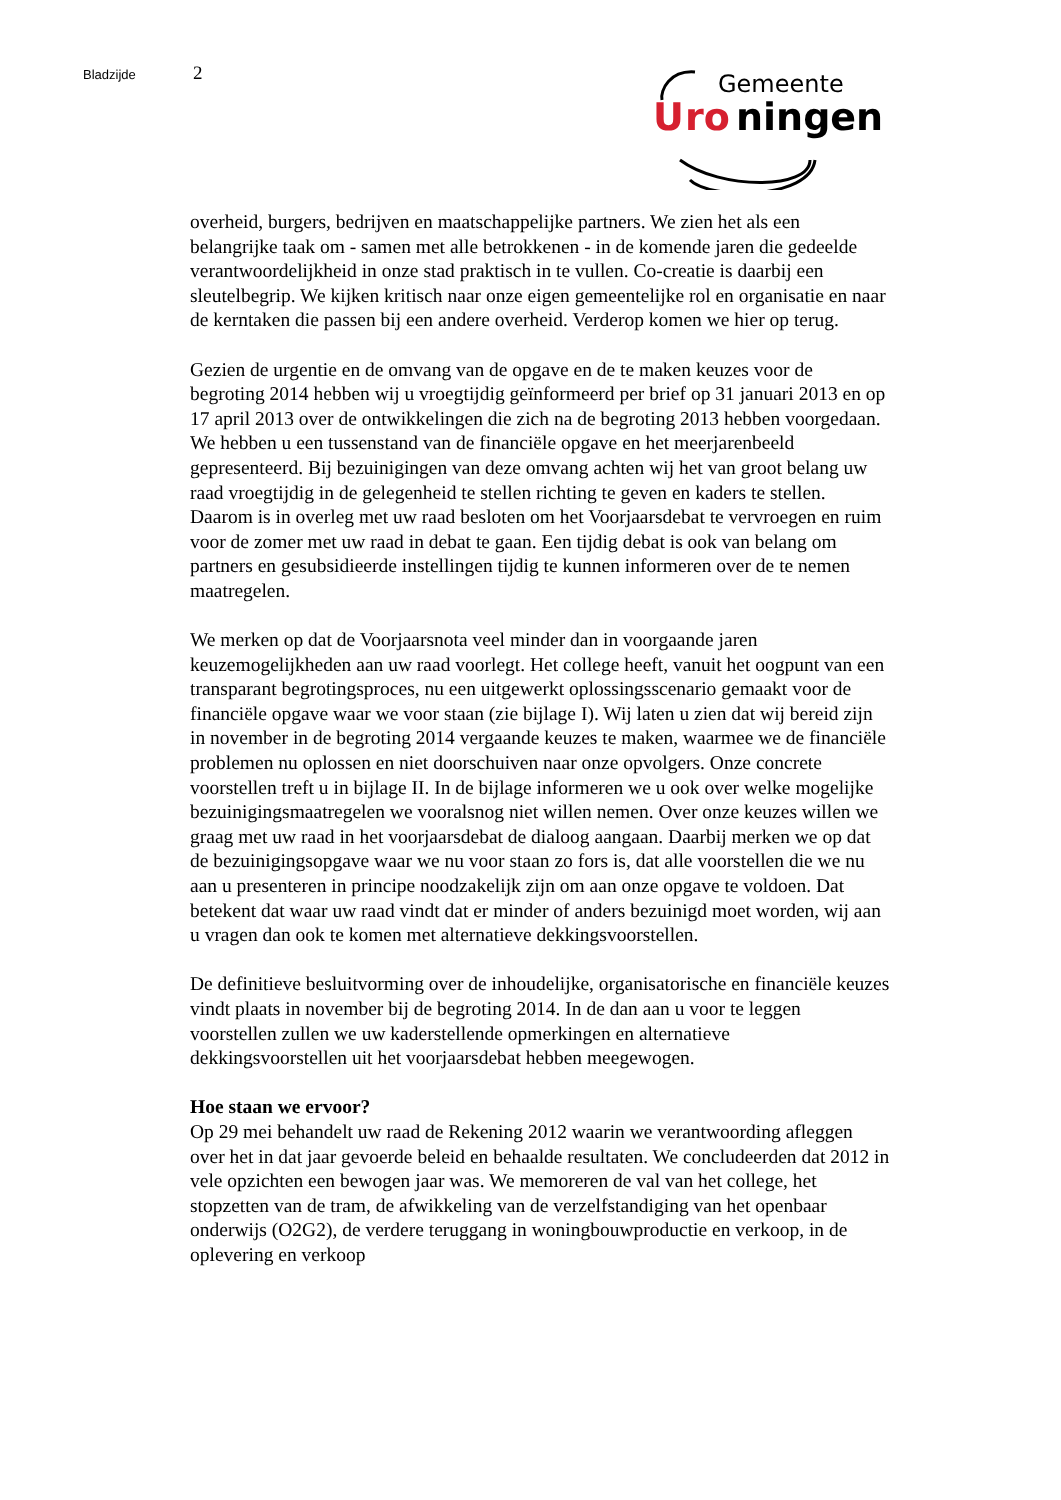Bladzijde 2
Gemeente
U
ro
ningen
overheid, burgers, bedrijven en maatschappelijke partners. We zien het als een belangrijke taak om - samen met alle betrokkenen - in de komende jaren die gedeelde verantwoordelijkheid in onze stad praktisch in te vullen. Co-creatie is daarbij een sleutelbegrip. We kijken kritisch naar onze eigen gemeentelijke rol en organisatie en naar de kerntaken die passen bij een andere overheid. Verderop komen we hier op terug.
Gezien de urgentie en de omvang van de opgave en de te maken keuzes voor de begroting 2014 hebben wij u vroegtijdig geïnformeerd per brief op 31 januari 2013 en op 17 april 2013 over de ontwikkelingen die zich na de begroting 2013 hebben voorgedaan. We hebben u een tussenstand van de financiële opgave en het meerjarenbeeld gepresenteerd. Bij bezuinigingen van deze omvang achten wij het van groot belang uw raad vroegtijdig in de gelegenheid te stellen richting te geven en kaders te stellen. Daarom is in overleg met uw raad besloten om het Voorjaarsdebat te vervroegen en ruim voor de zomer met uw raad in debat te gaan. Een tijdig debat is ook van belang om partners en gesubsidieerde instellingen tijdig te kunnen informeren over de te nemen maatregelen.
We merken op dat de Voorjaarsnota veel minder dan in voorgaande jaren keuzemogelijkheden aan uw raad voorlegt. Het college heeft, vanuit het oogpunt van een transparant begrotingsproces, nu een uitgewerkt oplossingsscenario gemaakt voor de financiële opgave waar we voor staan (zie bijlage I). Wij laten u zien dat wij bereid zijn in november in de begroting 2014 vergaande keuzes te maken, waarmee we de financiële problemen nu oplossen en niet doorschuiven naar onze opvolgers. Onze concrete voorstellen treft u in bijlage II. In de bijlage informeren we u ook over welke mogelijke bezuinigingsmaatregelen we vooralsnog niet willen nemen. Over onze keuzes willen we graag met uw raad in het voorjaarsdebat de dialoog aangaan. Daarbij merken we op dat de bezuinigingsopgave waar we nu voor staan zo fors is, dat alle voorstellen die we nu aan u presenteren in principe noodzakelijk zijn om aan onze opgave te voldoen. Dat betekent dat waar uw raad vindt dat er minder of anders bezuinigd moet worden, wij aan u vragen dan ook te komen met alternatieve dekkingsvoorstellen.
De definitieve besluitvorming over de inhoudelijke, organisatorische en financiële keuzes vindt plaats in november bij de begroting 2014. In de dan aan u voor te leggen voorstellen zullen we uw kaderstellende opmerkingen en alternatieve dekkingsvoorstellen uit het voorjaarsdebat hebben meegewogen.
Hoe staan we ervoor?
Op 29 mei behandelt uw raad de Rekening 2012 waarin we verantwoording afleggen over het in dat jaar gevoerde beleid en behaalde resultaten. We concludeerden dat 2012 in vele opzichten een bewogen jaar was. We memoreren de val van het college, het stopzetten van de tram, de afwikkeling van de verzelfstandiging van het openbaar onderwijs (O2G2), de verdere teruggang in woningbouwproductie en verkoop, in de oplevering en verkoop